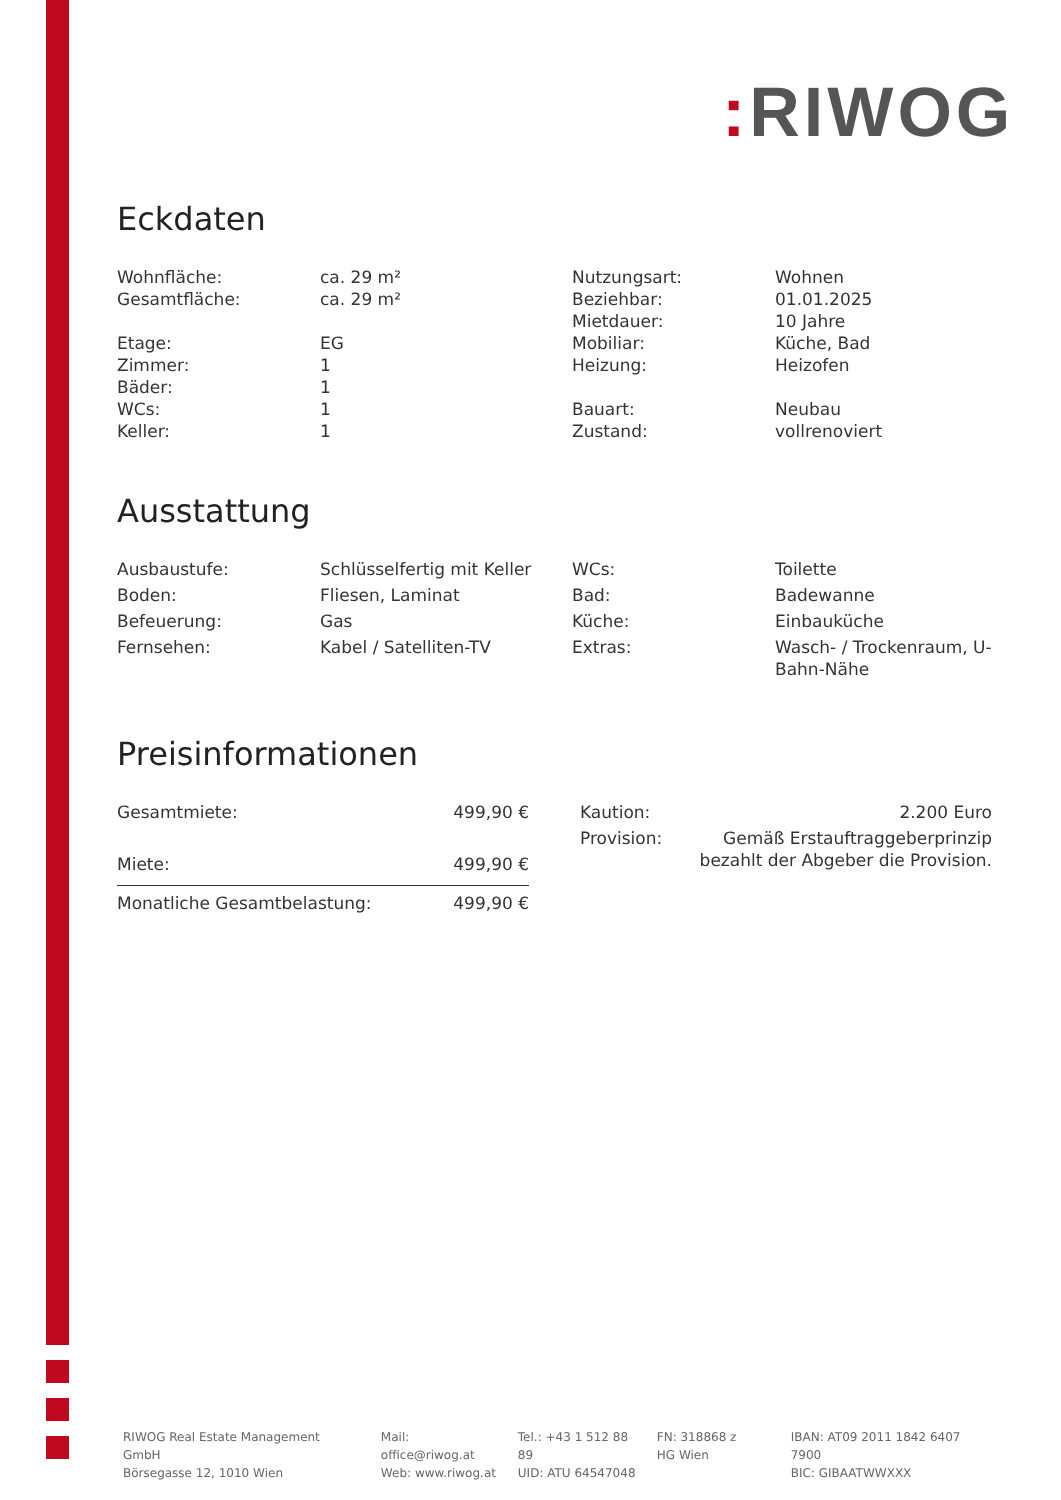: RIWOG
Eckdaten
| Wohnfläche: | ca. 29 m² | Nutzungsart: | Wohnen |
| Gesamtfläche: | ca. 29 m² | Beziehbar: | 01.01.2025 |
| | | Mietdauer: | 10 Jahre |
| Etage: | EG | Mobiliar: | Küche, Bad |
| Zimmer: | 1 | Heizung: | Heizofen |
| Bäder: | 1 | | |
| WCs: | 1 | Bauart: | Neubau |
| Keller: | 1 | Zustand: | vollrenoviert |
Ausstattung
| Ausbaustufe: | Schlüsselfertig mit Keller | WCs: | Toilette |
| Boden: | Fliesen, Laminat | Bad: | Badewanne |
| Befeuerung: | Gas | Küche: | Einbauküche |
| Fernsehen: | Kabel / Satelliten-TV | Extras: | Wasch- / Trockenraum, U-Bahn-Nähe |
Preisinformationen
| Gesamtmiete: | 499,90 € |
| Miete: | 499,90 € |
| Monatliche Gesamtbelastung: | 499,90 € |
| Kaution: | 2.200 Euro |
| Provision: | Gemäß Erstauftraggeberprinzip bezahlt der Abgeber die Provision. |
RIWOG Real Estate Management GmbH
Börsegasse 12, 1010 Wien
Mail: office@riwog.at
Web: www.riwog.at
Tel.: +43 1 512 88 89
UID: ATU 64547048
FN: 318868 z
HG Wien
IBAN: AT09 2011 1842 6407 7900
BIC: GIBAATWWXXX